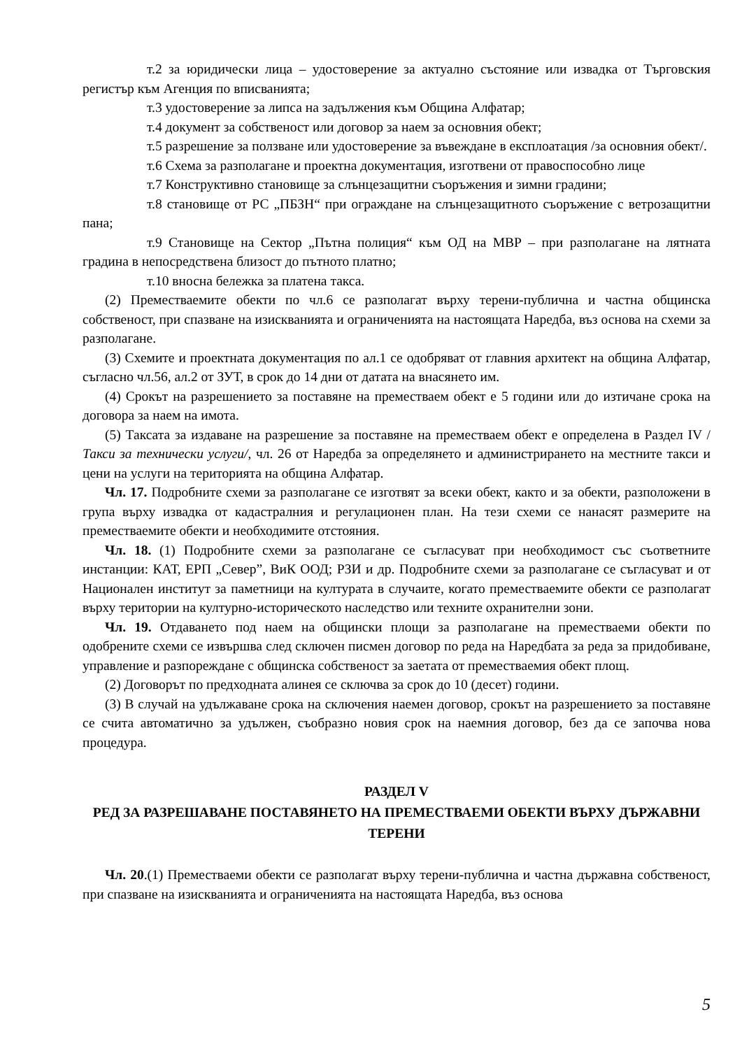т.2 за юридически лица – удостоверение за актуално състояние или извадка от Търговския регистър към Агенция по вписванията;
т.3 удостоверение за липса на задължения към Община Алфатар;
т.4 документ за собственост или договор за наем за основния обект;
т.5 разрешение за ползване или удостоверение за въвеждане в експлоатация /за основния обект/.
т.6 Схема за разполагане и проектна документация, изготвени от правоспособно лице
т.7 Конструктивно становище за слънцезащитни съоръжения и зимни градини;
т.8 становище от РС „ПБЗН“ при ограждане на слънцезащитното съоръжение с ветрозащитни пана;
т.9 Становище на Сектор „Пътна полиция“ към ОД на МВР – при разполагане на лятната градина в непосредствена близост до пътното платно;
т.10 вносна бележка за платена такса.
(2) Преместваемите обекти по чл.6 се разполагат върху терени-публична и частна общинска собственост, при спазване на изискванията и ограниченията на настоящата Наредба, въз основа на схеми за разполагане.
(3) Схемите и проектната документация по ал.1 се одобряват от главния архитект на община Алфатар, съгласно чл.56, ал.2 от ЗУТ, в срок до 14 дни от датата на внасянето им.
(4) Срокът на разрешението за поставяне на преместваем обект е 5 години или до изтичане срока на договора за наем на имота.
(5) Таксата за издаване на разрешение за поставяне на преместваем обект е определена в Раздел IV /Такси за технически услуги/, чл. 26 от Наредба за определянето и администрирането на местните такси и цени на услуги на територията на община Алфатар.
Чл. 17. Подробните схеми за разполагане се изготвят за всеки обект, както и за обекти, разположени в група върху извадка от кадастралния и регулационен план. На тези схеми се нанасят размерите на преместваемите обекти и необходимите отстояния.
Чл. 18. (1) Подробните схеми за разполагане се съгласуват при необходимост със съответните инстанции: КАТ, ЕРП „Север”, ВиК ООД; РЗИ и др. Подробните схеми за разполагане се съгласуват и от Национален институт за паметници на културата в случаите, когато преместваемите обекти се разполагат върху територии на културно-историческото наследство или техните охранителни зони.
Чл. 19. Отдаването под наем на общински площи за разполагане на преместваеми обекти по одобрените схеми се извършва след сключен писмен договор по реда на Наредбата за реда за придобиване, управление и разпореждане с общинска собственост за заетата от преместваемия обект площ.
(2) Договорът по предходната алинея се сключва за срок до 10 (десет) години.
(3) В случай на удължаване срока на сключения наемен договор, срокът на разрешението за поставяне се счита автоматично за удължен, съобразно новия срок на наемния договор, без да се започва нова процедура.
РАЗДЕЛ V
РЕД ЗА РАЗРЕШАВАНЕ ПОСТАВЯНЕТО НА ПРЕМЕСТВАЕМИ ОБЕКТИ ВЪРХУ ДЪРЖАВНИ ТЕРЕНИ
Чл. 20.(1) Преместваеми обекти се разполагат върху терени-публична и частна държавна собственост, при спазване на изискванията и ограниченията на настоящата Наредба, въз основа
5